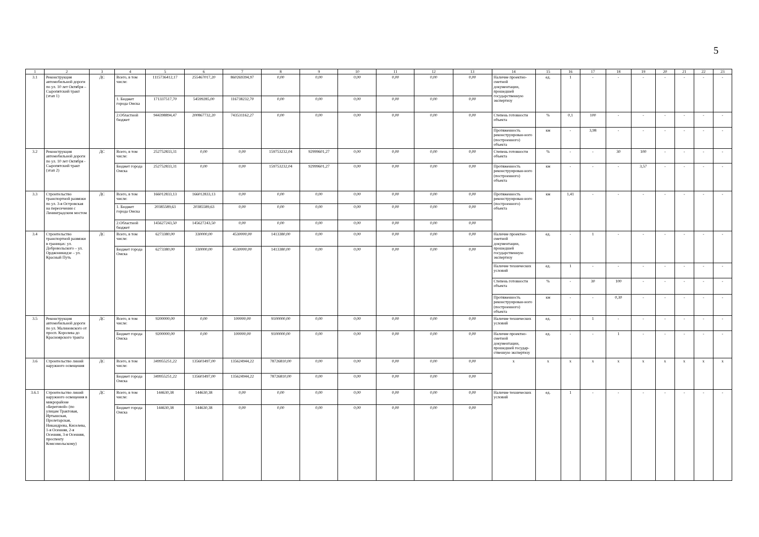5
| 1 | 2 | 3 | 4 | 5 | 6 | 7 | 8 | 9 | 10 | 11 | 12 | 13 | 14 | 15 | 16 | 17 | 18 | 19 | 20 | 21 | 22 | 23 |
| --- | --- | --- | --- | --- | --- | --- | --- | --- | --- | --- | --- | --- | --- | --- | --- | --- | --- | --- | --- | --- | --- | --- |
| 3.1 | Реконструкция автомобильной дороги по ул. 10 лет Октября – Сыропятский тракт (этап 1) | ДС | Всего, в том числе: | 1115736412,17 | 255467017,20 | 860269394,97 | 0,00 | 0,00 | 0,00 | 0,00 | 0,00 | 0,00 | Наличие проектно-сметной документации, прошедшей государственную экспертизу | ед. | 1 | - | - | - | - | - | - | - |
| | | | 1. Бюджет города Омска | 171337517,70 | 54599285,00 | 116738232,70 | 0,00 | 0,00 | 0,00 | 0,00 | 0,00 | 0,00 | | | | | | | | | | |
| | | | 2.Областной бюджет | 944398894,47 | 200867732,20 | 743531162,27 | 0,00 | 0,00 | 0,00 | 0,00 | 0,00 | 0,00 | Степень готовности объекта | % | 0,1 | 100 | - | - | - | - | - | - |
| | | | | | | | | | | | | | Протяженность реконструирован-ного (построенного) объекта | км | - | 3,98 | - | - | - | - | - | - |
| 3.2 | Реконструкция автомобильной дороги по ул. 10 лет Октября - Сыропятский тракт (этап 2) | ДС | Всего, в том числе: | 252752833,31 | 0,00 | 0,00 | 159753232,04 | 92999601,27 | 0,00 | 0,00 | 0,00 | 0,00 | Степень готовности объекта | % | - | - | 30 | 100 | - | - | - | - |
| | | | Бюджет города Омска | 252752833,31 | 0,00 | 0,00 | 159753232,04 | 92999601,27 | 0,00 | 0,00 | 0,00 | 0,00 | Протяженность реконструирован-ного (построенного) объекта | км | - | - | - | 3,57 | - | - | - | - |
| 3.3 | Строительство транспортной развязки по ул. 3-я Островская на пересечении с Ленинградским мостом | ДС | Всего, в том числе: | 166012833,13 | 166012833,13 | 0,00 | 0,00 | 0,00 | 0,00 | 0,00 | 0,00 | 0,00 | Протяженность реконструирован-ного (построенного) объекта | км | 1,41 | - | - | - | - | - | - | - |
| | | | 1. Бюджет города Омска | 20385589,63 | 20385589,63 | 0,00 | 0,00 | 0,00 | 0,00 | 0,00 | 0,00 | 0,00 | | | | | | | | | | |
| | | | 2.Областной бюджет | 145627243,50 | 145627243,50 | 0,00 | 0,00 | 0,00 | 0,00 | 0,00 | 0,00 | 0,00 | | | | | | | | | | |
| 3.4 | Строительство транспортной развязки в границах: ул. Добровольского – ул. Орджоникидзе – ул. Красный Путь | ДС | Всего, в том числе: | 6273380,00 | 330000,00 | 4530000,00 | 1413380,00 | 0,00 | 0,00 | 0,00 | 0,00 | 0,00 | Наличие проектно-сметной документации, прошедшей государственную экспертизу | ед. | - | 1 | - | - | - | - | - | - |
| | | | Бюджет города Омска | 6273380,00 | 330000,00 | 4530000,00 | 1413380,00 | 0,00 | 0,00 | 0,00 | 0,00 | 0,00 | | | | | | | | | | |
| | | | | | | | | | | | | | Наличие технических условий | ед. | 1 | - | - | - | - | - | - | - |
| | | | | | | | | | | | | | Степень готовности объекта | % | - | 30 | 100 | - | - | - | - | - |
| | | | | | | | | | | | | | Протяженность реконструирован-ного (построенного) объекта | км | - | - | 0,30 | - | - | - | - | - |
| 3.5 | Реконструкция автомобильной дороги по ул. Малиновского от просп. Королева до Красноярского тракта | ДС | Всего, в том числе: | 9200000,00 | 0,00 | 100000,00 | 9100000,00 | 0,00 | 0,00 | 0,00 | 0,00 | 0,00 | Наличие технических условий | ед. | - | 1 | - | - | - | - | - | - |
| | | | Бюджет города Омска | 9200000,00 | 0,00 | 100000,00 | 9100000,00 | 0,00 | 0,00 | 0,00 | 0,00 | 0,00 | Наличие проектно-сметной документации, прошедшей государ-ственную экспертизу | ед. | - | - | 1 | - | - | - | - | - |
| 3.6 | Строительство линий наружного освещения | ДС | Всего, в том числе: | 349955251,22 | 135603497,00 | 135624944,22 | 78726810,00 | 0,00 | 0,00 | 0,00 | 0,00 | 0,00 | х | х | х | х | х | х | х | х | х | х |
| | | | Бюджет города Омска | 349955251,22 | 135603497,00 | 135624944,22 | 78726810,00 | 0,00 | 0,00 | 0,00 | 0,00 | 0,00 | | | | | | | | | | |
| 3.6.1 | Строительство линий наружного освещения в микрорайоне «Береговой» (по улицам Трактовая, Иртышская, Пролетарская, Никандрова, Киселева, 1-я Осенняя, 2-я Осенняя, 3-я Осенняя, проспекту Комсомольскому) | ДС | Всего, в том числе: | 144630,38 | 144630,38 | 0,00 | 0,00 | 0,00 | 0,00 | 0,00 | 0,00 | 0,00 | Наличие технических условий | ед. | 1 | - | - | - | - | - | - | - |
| | | | Бюджет города Омска | 144630,38 | 144630,38 | 0,00 | 0,00 | 0,00 | 0,00 | 0,00 | 0,00 | 0,00 | | | | | | | | | | |